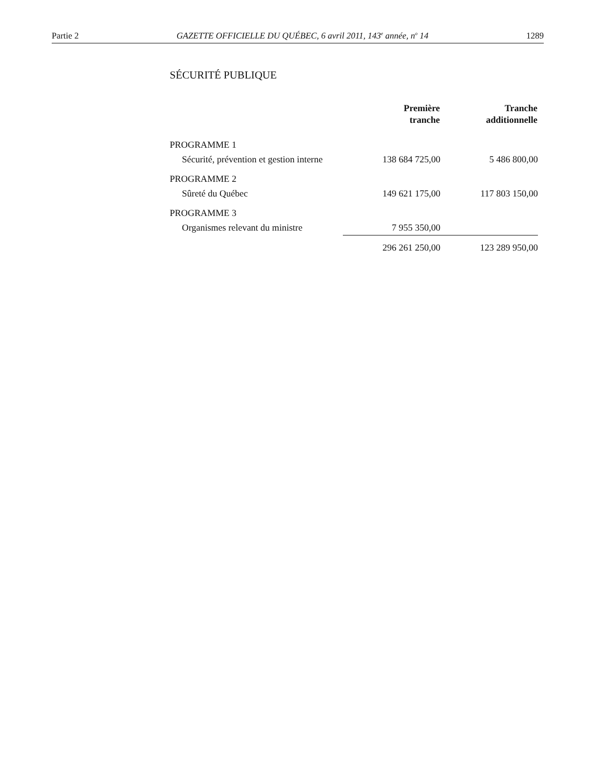Partie 2 GAZETTE OFFICIELLE DU QUÉBEC, 6 avril 2011, 143<sup>e</sup> année, n<sup>o</sup> 14 1289
SÉCURITÉ PUBLIQUE
| | Première tranche | Tranche additionnelle |
| --- | --- | --- |
| PROGRAMME 1 | | |
| Sécurité, prévention et gestion interne | 138 684 725,00 | 5 486 800,00 |
| PROGRAMME 2 | | |
| Sûreté du Québec | 149 621 175,00 | 117 803 150,00 |
| PROGRAMME 3 | | |
| Organismes relevant du ministre | 7 955 350,00 | |
| | 296 261 250,00 | 123 289 950,00 |